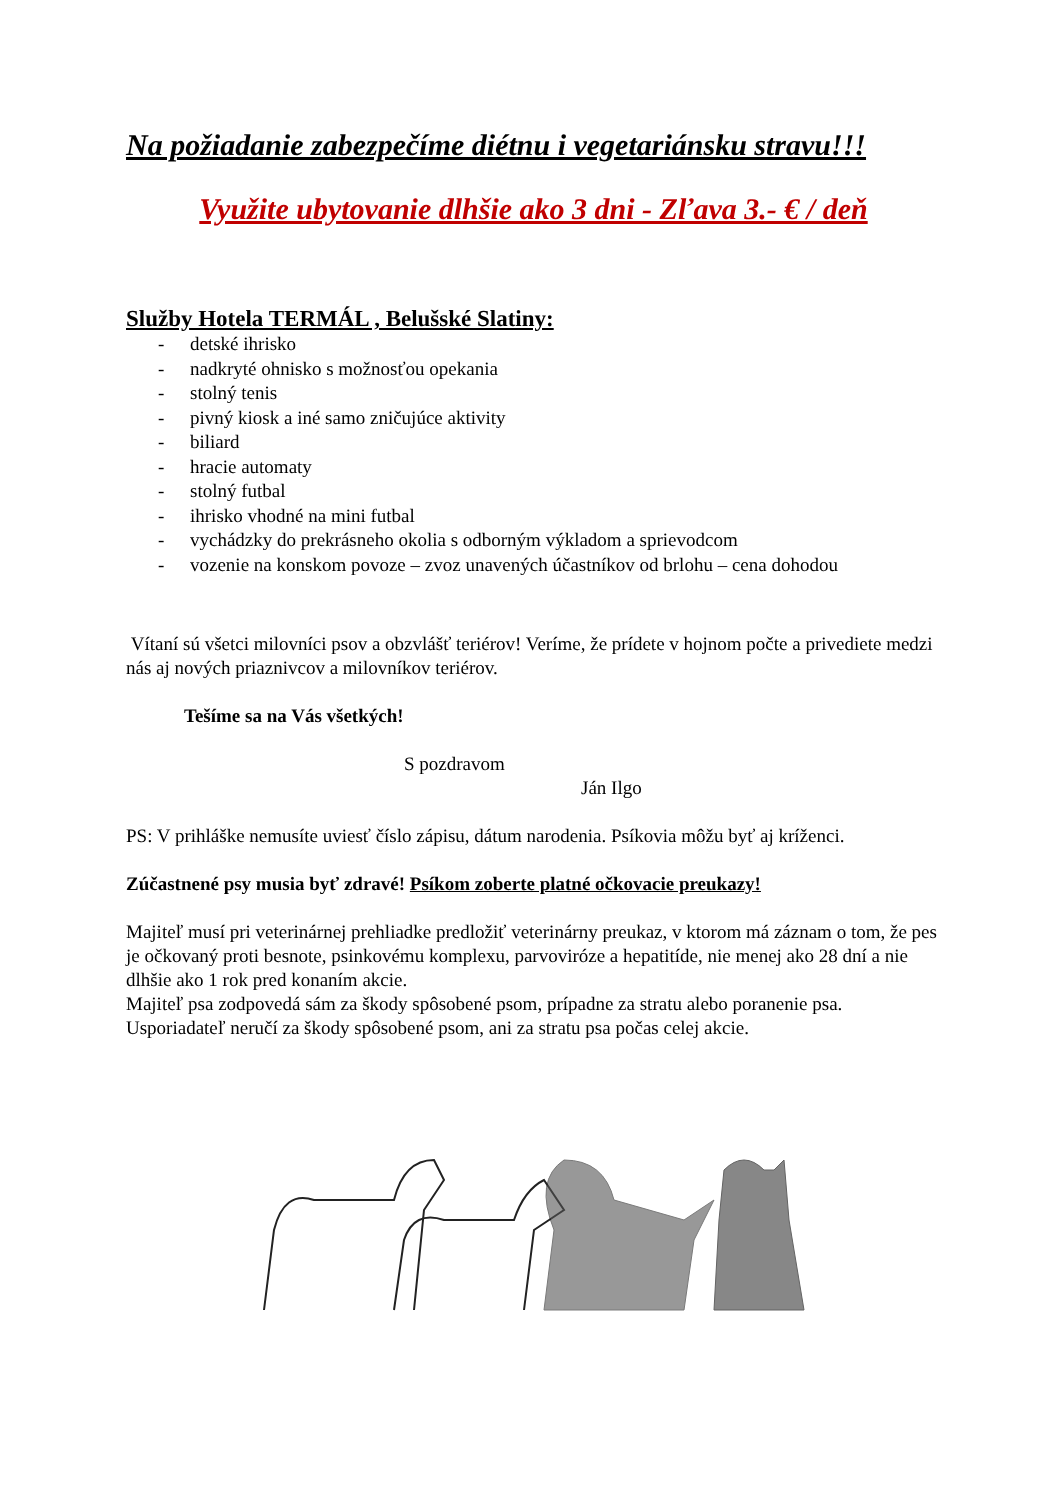Na požiadanie zabezpečíme diétnu i vegetariánsku stravu!!!
Využite ubytovanie dlhšie ako 3 dni - Zľava 3.- € / deň
Služby Hotela TERMÁL , Belušské Slatiny:
- detské ihrisko
- nadkryté ohnisko s možnosťou opekania
- stolný tenis
- pivný kiosk a iné samo zničujúce aktivity
- biliard
- hracie automaty
- stolný futbal
- ihrisko vhodné na mini futbal
- vychádzky do prekrásneho okolia s odborným výkladom a sprievodcom
- vozenie na konskom povoze – zvoz unavených účastníkov od brlohu – cena dohodou
Vítaní sú všetci milovníci psov a obzvlášť teriérov! Veríme, že prídete v hojnom počte a privediete medzi nás aj nových priaznivcov a milovníkov teriérov.
Tešíme sa na Vás všetkých!
S pozdravom
Ján Ilgo
PS: V prihláške nemusíte uviesť číslo zápisu, dátum narodenia. Psíkovia môžu byť aj kríženci.
Zúčastnené psy musia byť zdravé! Psíkom zoberte platné očkovacie preukazy!
Majiteľ musí pri veterinárnej prehliadke predložiť veterinárny preukaz, v ktorom má záznam o tom, že pes je očkovaný proti besnote, psinkovému komplexu, parvoviróze a hepatitíde, nie menej ako 28 dní a nie dlhšie ako 1 rok pred konaním akcie.
Majiteľ psa zodpovedá sám za škody spôsobené psom, prípadne za stratu alebo poranenie psa. Usporiadateľ neručí za škody spôsobené psom, ani za stratu psa počas celej akcie.